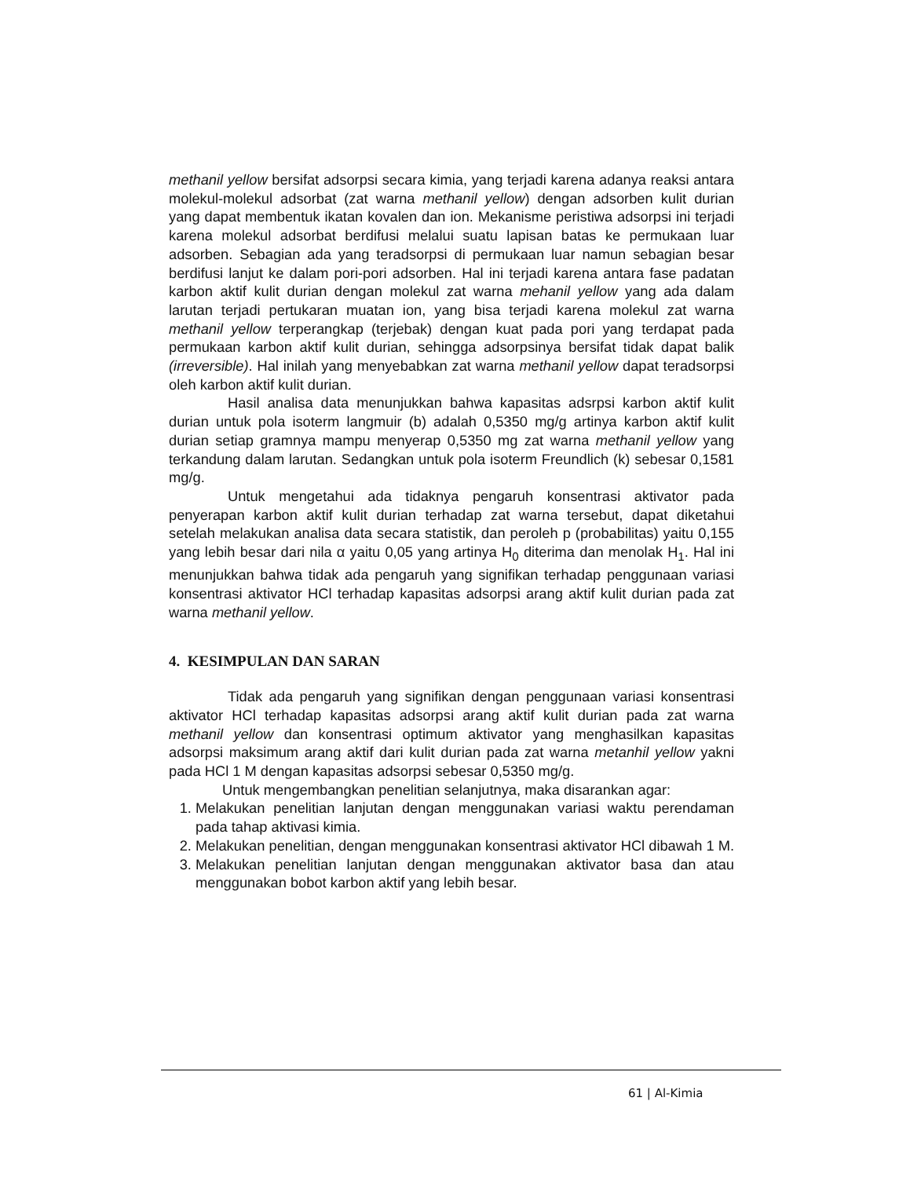methanil yellow bersifat adsorpsi secara kimia, yang terjadi karena adanya reaksi antara molekul-molekul adsorbat (zat warna methanil yellow) dengan adsorben kulit durian yang dapat membentuk ikatan kovalen dan ion. Mekanisme peristiwa adsorpsi ini terjadi karena molekul adsorbat berdifusi melalui suatu lapisan batas ke permukaan luar adsorben. Sebagian ada yang teradsorpsi di permukaan luar namun sebagian besar berdifusi lanjut ke dalam pori-pori adsorben. Hal ini terjadi karena antara fase padatan karbon aktif kulit durian dengan molekul zat warna mehanil yellow yang ada dalam larutan terjadi pertukaran muatan ion, yang bisa terjadi karena molekul zat warna methanil yellow terperangkap (terjebak) dengan kuat pada pori yang terdapat pada permukaan karbon aktif kulit durian, sehingga adsorpsinya bersifat tidak dapat balik (irreversible). Hal inilah yang menyebabkan zat warna methanil yellow dapat teradsorpsi oleh karbon aktif kulit durian.
Hasil analisa data menunjukkan bahwa kapasitas adsrpsi karbon aktif kulit durian untuk pola isoterm langmuir (b) adalah 0,5350 mg/g artinya karbon aktif kulit durian setiap gramnya mampu menyerap 0,5350 mg zat warna methanil yellow yang terkandung dalam larutan. Sedangkan untuk pola isoterm Freundlich (k) sebesar 0,1581 mg/g.
Untuk mengetahui ada tidaknya pengaruh konsentrasi aktivator pada penyerapan karbon aktif kulit durian terhadap zat warna tersebut, dapat diketahui setelah melakukan analisa data secara statistik, dan peroleh p (probabilitas) yaitu 0,155 yang lebih besar dari nila α yaitu 0,05 yang artinya H<sub>0</sub> diterima dan menolak H<sub>1</sub>. Hal ini menunjukkan bahwa tidak ada pengaruh yang signifikan terhadap penggunaan variasi konsentrasi aktivator HCl terhadap kapasitas adsorpsi arang aktif kulit durian pada zat warna methanil yellow.
4. KESIMPULAN DAN SARAN
Tidak ada pengaruh yang signifikan dengan penggunaan variasi konsentrasi aktivator HCl terhadap kapasitas adsorpsi arang aktif kulit durian pada zat warna methanil yellow dan konsentrasi optimum aktivator yang menghasilkan kapasitas adsorpsi maksimum arang aktif dari kulit durian pada zat warna metanhil yellow yakni pada HCl 1 M dengan kapasitas adsorpsi sebesar 0,5350 mg/g.
Untuk mengembangkan penelitian selanjutnya, maka disarankan agar:
1. Melakukan penelitian lanjutan dengan menggunakan variasi waktu perendaman pada tahap aktivasi kimia.
2. Melakukan penelitian, dengan menggunakan konsentrasi aktivator HCl dibawah 1 M.
3. Melakukan penelitian lanjutan dengan menggunakan aktivator basa dan atau menggunakan bobot karbon aktif yang lebih besar.
61 | Al-Kimia